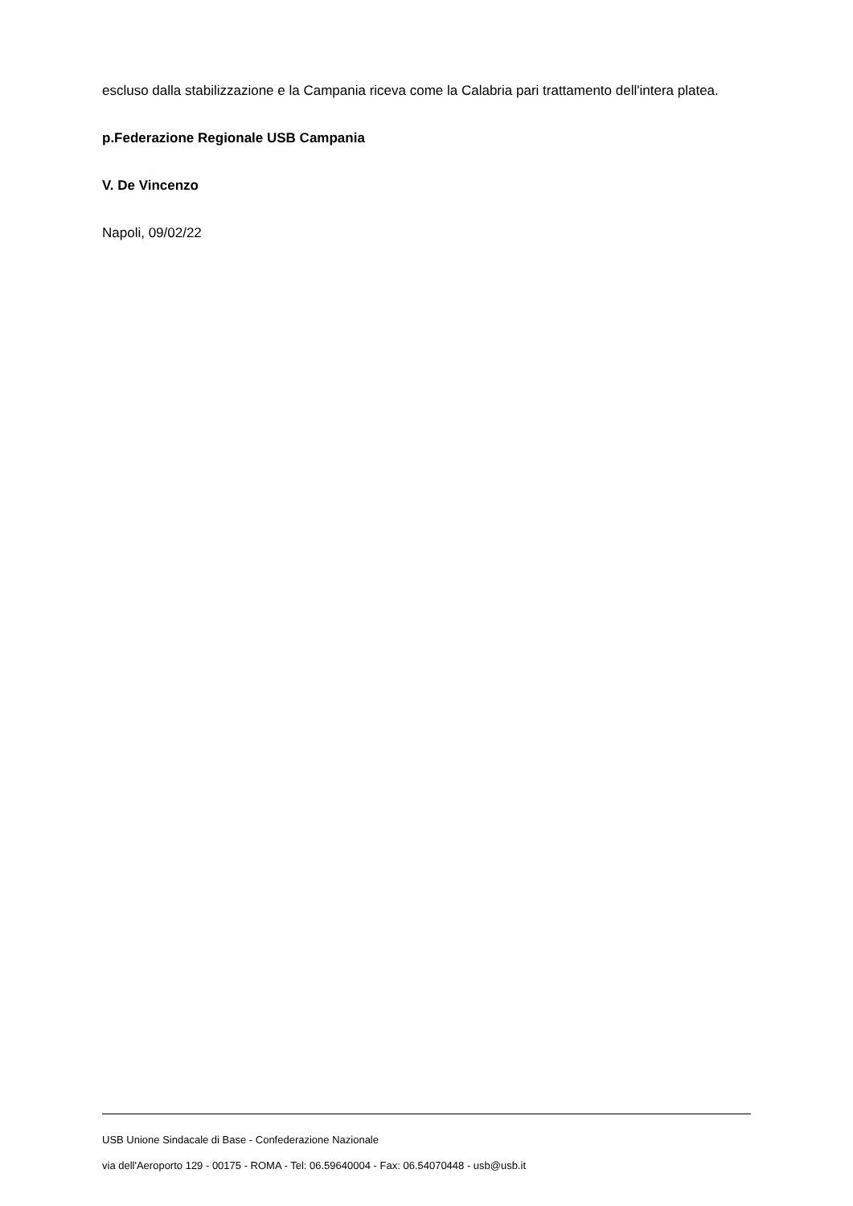escluso dalla stabilizzazione e la Campania riceva come la Calabria pari trattamento dell'intera platea.
p.Federazione Regionale USB Campania
V. De Vincenzo
Napoli, 09/02/22
USB Unione Sindacale di Base - Confederazione Nazionale
via dell'Aeroporto 129 - 00175 - ROMA - Tel: 06.59640004 - Fax: 06.54070448 - usb@usb.it